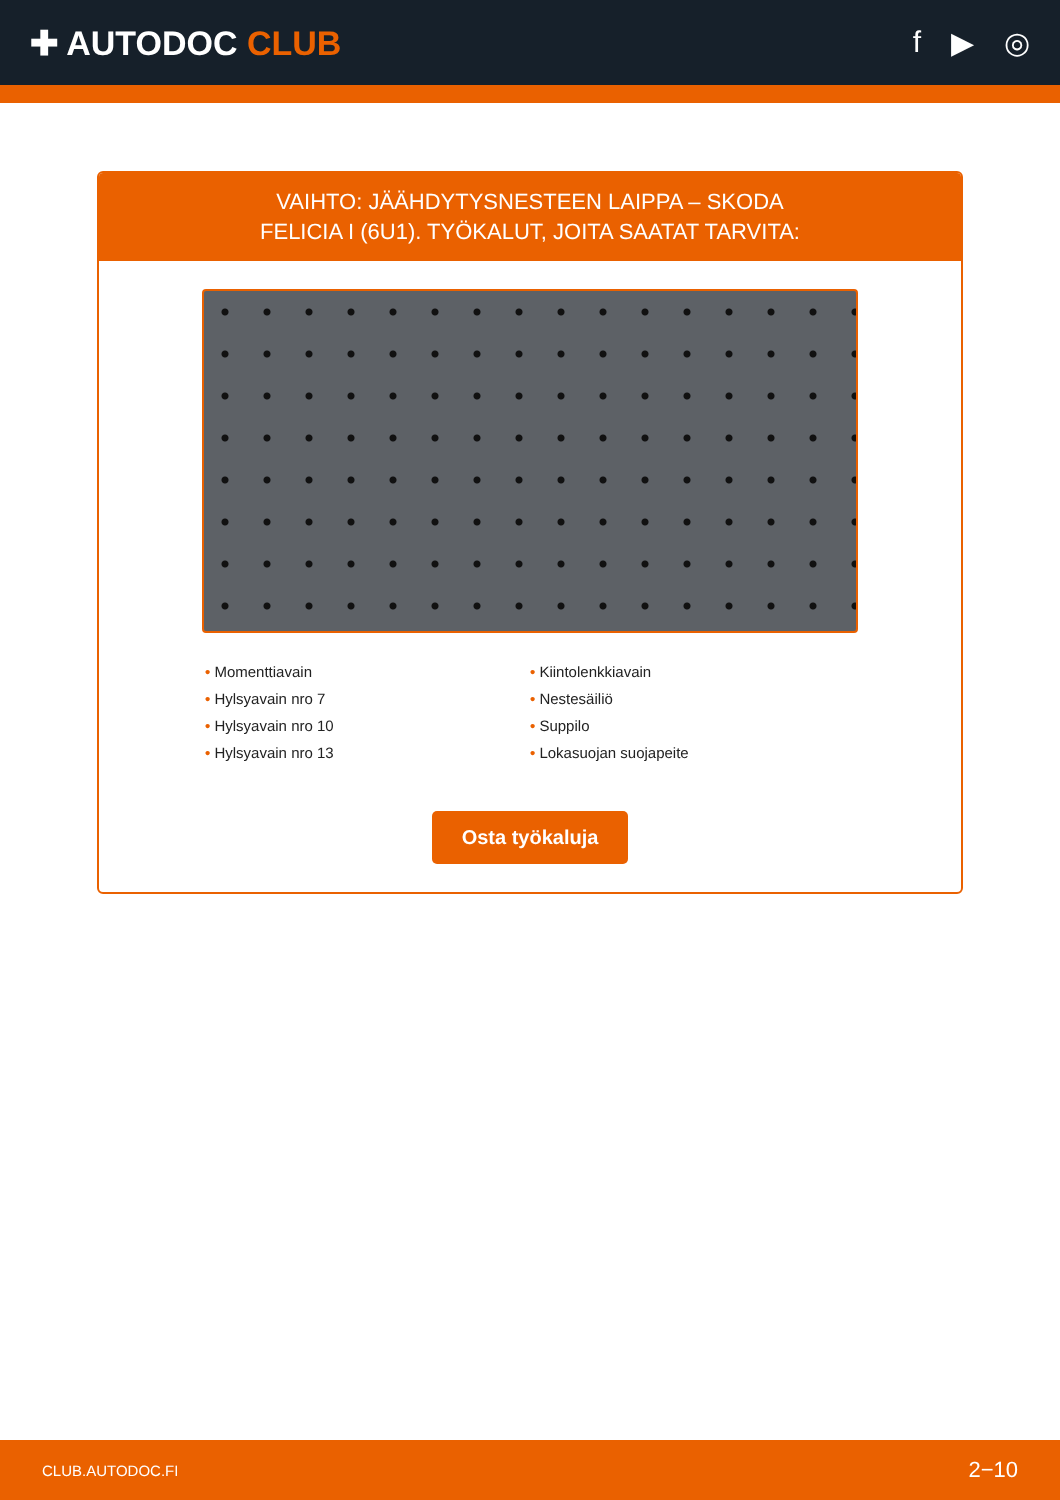✚ AUTODOC CLUB f ▶ ◎
VAIHTO: JÄÄHDYTYSNESTEEN LAIPPA – SKODA
FELICIA I (6U1). TYÖKALUT, JOITA SAATAT TARVITA:
• Momenttiavain
• Kiintolenkkiavain
• Hylsyavain nro 7
• Nestesäiliö
• Hylsyavain nro 10
• Suppilo
• Hylsyavain nro 13
• Lokasuojan suojapeite
Osta työkaluja
CLUB.AUTODOC.FI 2−10